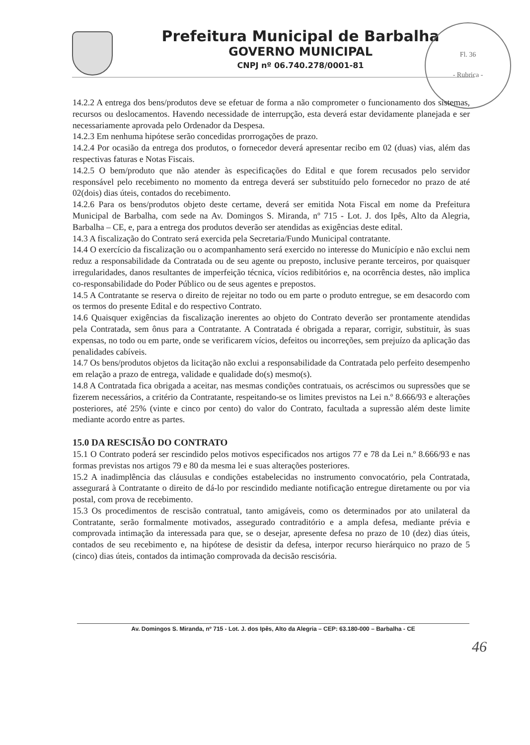Prefeitura Municipal de Barbalha
GOVERNO MUNICIPAL
CNPJ nº 06.740.278/0001-81
Fl. 36
- Rubrica -
14.2.2 A entrega dos bens/produtos deve se efetuar de forma a não comprometer o funcionamento dos sistemas, recursos ou deslocamentos. Havendo necessidade de interrupção, esta deverá estar devidamente planejada e ser necessariamente aprovada pelo Ordenador da Despesa.
14.2.3 Em nenhuma hipótese serão concedidas prorrogações de prazo.
14.2.4 Por ocasião da entrega dos produtos, o fornecedor deverá apresentar recibo em 02 (duas) vias, além das respectivas faturas e Notas Fiscais.
14.2.5 O bem/produto que não atender às especificações do Edital e que forem recusados pelo servidor responsável pelo recebimento no momento da entrega deverá ser substituído pelo fornecedor no prazo de até 02(dois) dias úteis, contados do recebimento.
14.2.6 Para os bens/produtos objeto deste certame, deverá ser emitida Nota Fiscal em nome da Prefeitura Municipal de Barbalha, com sede na Av. Domingos S. Miranda, nº 715 - Lot. J. dos Ipês, Alto da Alegria, Barbalha – CE, e, para a entrega dos produtos deverão ser atendidas as exigências deste edital.
14.3 A fiscalização do Contrato será exercida pela Secretaria/Fundo Municipal contratante.
14.4 O exercício da fiscalização ou o acompanhamento será exercido no interesse do Município e não exclui nem reduz a responsabilidade da Contratada ou de seu agente ou preposto, inclusive perante terceiros, por quaisquer irregularidades, danos resultantes de imperfeição técnica, vícios redibitórios e, na ocorrência destes, não implica co-responsabilidade do Poder Público ou de seus agentes e prepostos.
14.5 A Contratante se reserva o direito de rejeitar no todo ou em parte o produto entregue, se em desacordo com os termos do presente Edital e do respectivo Contrato.
14.6 Quaisquer exigências da fiscalização inerentes ao objeto do Contrato deverão ser prontamente atendidas pela Contratada, sem ônus para a Contratante. A Contratada é obrigada a reparar, corrigir, substituir, às suas expensas, no todo ou em parte, onde se verificarem vícios, defeitos ou incorreções, sem prejuízo da aplicação das penalidades cabíveis.
14.7 Os bens/produtos objetos da licitação não exclui a responsabilidade da Contratada pelo perfeito desempenho em relação a prazo de entrega, validade e qualidade do(s) mesmo(s).
14.8 A Contratada fica obrigada a aceitar, nas mesmas condições contratuais, os acréscimos ou supressões que se fizerem necessários, a critério da Contratante, respeitando-se os limites previstos na Lei n.º 8.666/93 e alterações posteriores, até 25% (vinte e cinco por cento) do valor do Contrato, facultada a supressão além deste limite mediante acordo entre as partes.
15.0 DA RESCISÃO DO CONTRATO
15.1 O Contrato poderá ser rescindido pelos motivos especificados nos artigos 77 e 78 da Lei n.º 8.666/93 e nas formas previstas nos artigos 79 e 80 da mesma lei e suas alterações posteriores.
15.2 A inadimplência das cláusulas e condições estabelecidas no instrumento convocatório, pela Contratada, assegurará à Contratante o direito de dá-lo por rescindido mediante notificação entregue diretamente ou por via postal, com prova de recebimento.
15.3 Os procedimentos de rescisão contratual, tanto amigáveis, como os determinados por ato unilateral da Contratante, serão formalmente motivados, assegurado contraditório e a ampla defesa, mediante prévia e comprovada intimação da interessada para que, se o desejar, apresente defesa no prazo de 10 (dez) dias úteis, contados de seu recebimento e, na hipótese de desistir da defesa, interpor recurso hierárquico no prazo de 5 (cinco) dias úteis, contados da intimação comprovada da decisão rescisória.
Av. Domingos S. Miranda, nº 715 - Lot. J. dos Ipês, Alto da Alegria – CEP: 63.180-000 – Barbalha - CE
46